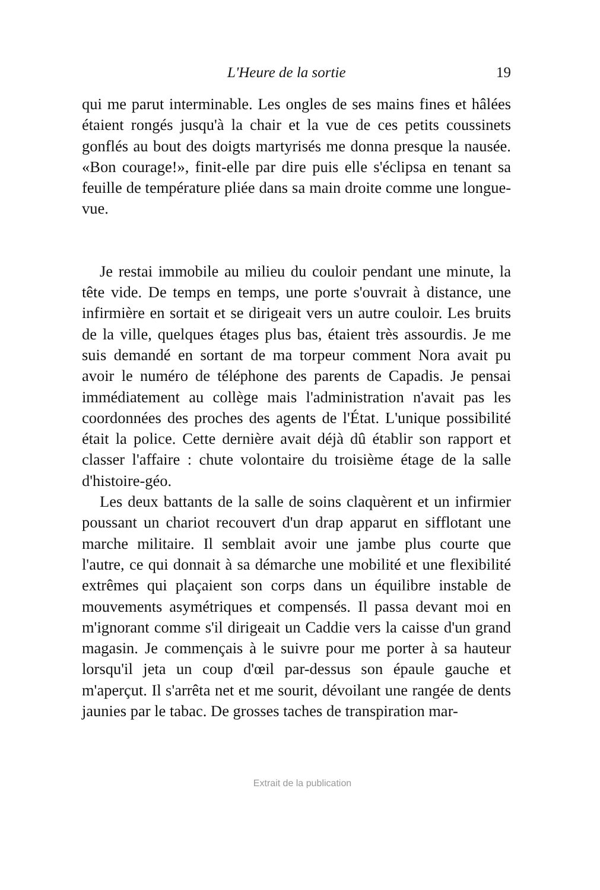L'Heure de la sortie 19
qui me parut interminable. Les ongles de ses mains fines et hâlées étaient rongés jusqu'à la chair et la vue de ces petits coussinets gonflés au bout des doigts martyrisés me donna presque la nausée. «Bon courage!», finit-elle par dire puis elle s'éclipsa en tenant sa feuille de température pliée dans sa main droite comme une longue-vue.
Je restai immobile au milieu du couloir pendant une minute, la tête vide. De temps en temps, une porte s'ouvrait à distance, une infirmière en sortait et se dirigeait vers un autre couloir. Les bruits de la ville, quelques étages plus bas, étaient très assourdis. Je me suis demandé en sortant de ma torpeur comment Nora avait pu avoir le numéro de téléphone des parents de Capadis. Je pensai immédiatement au collège mais l'administration n'avait pas les coordonnées des proches des agents de l'État. L'unique possibilité était la police. Cette dernière avait déjà dû établir son rapport et classer l'affaire : chute volontaire du troisième étage de la salle d'histoire-géo.
Les deux battants de la salle de soins claquèrent et un infirmier poussant un chariot recouvert d'un drap apparut en sifflotant une marche militaire. Il semblait avoir une jambe plus courte que l'autre, ce qui donnait à sa démarche une mobilité et une flexibilité extrêmes qui plaçaient son corps dans un équilibre instable de mouvements asymétriques et compensés. Il passa devant moi en m'ignorant comme s'il dirigeait un Caddie vers la caisse d'un grand magasin. Je commençais à le suivre pour me porter à sa hauteur lorsqu'il jeta un coup d'œil par-dessus son épaule gauche et m'aperçut. Il s'arrêta net et me sourit, dévoilant une rangée de dents jaunies par le tabac. De grosses taches de transpiration mar-
Extrait de la publication